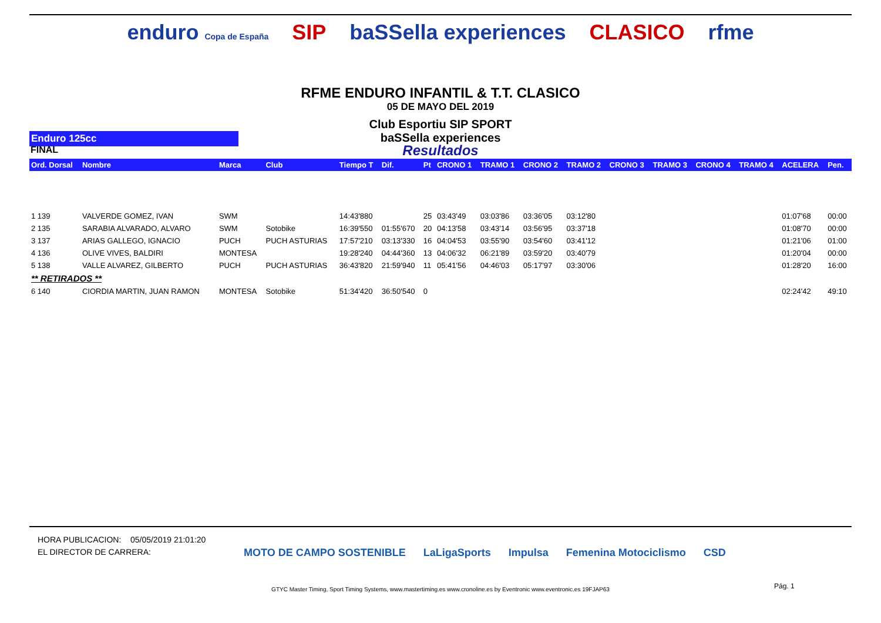enduro Copa de España SIP baSSella experiences CLASICO rfme
RFME ENDURO INFANTIL & T.T. CLASICO
05 DE MAYO DEL 2019
Club Esportiu SIP SPORT
Enduro 125cc
baSSella experiences
FINAL
Resultados
| Ord. Dorsal | Nombre | Marca | Club | Tiempo T | Dif. | Pt | CRONO 1 | TRAMO 1 | CRONO 2 | TRAMO 2 | CRONO 3 | TRAMO 3 | CRONO 4 | TRAMO 4 | ACELERA | Pen. |
| --- | --- | --- | --- | --- | --- | --- | --- | --- | --- | --- | --- | --- | --- | --- | --- | --- |
| 1 139 | VALVERDE GOMEZ, IVAN | SWM | | 14:43'880 | | 25 | 03:43'49 | 03:03'86 | 03:36'05 | 03:12'80 | | | | | 01:07'68 | 00:00 |
| 2 135 | SARABIA ALVARADO, ALVARO | SWM | Sotobike | 16:39'550 | 01:55'670 | 20 | 04:13'58 | 03:43'14 | 03:56'95 | 03:37'18 | | | | | 01:08'70 | 00:00 |
| 3 137 | ARIAS GALLEGO, IGNACIO | PUCH | PUCH ASTURIAS | 17:57'210 | 03:13'330 | 16 | 04:04'53 | 03:55'90 | 03:54'60 | 03:41'12 | | | | | 01:21'06 | 01:00 |
| 4 136 | OLIVE VIVES, BALDIRI | MONTESA | | 19:28'240 | 04:44'360 | 13 | 04:06'32 | 06:21'89 | 03:59'20 | 03:40'79 | | | | | 01:20'04 | 00:00 |
| 5 138 | VALLE ALVAREZ, GILBERTO | PUCH | PUCH ASTURIAS | 36:43'820 | 21:59'940 | 11 | 05:41'56 | 04:46'03 | 05:17'97 | 03:30'06 | | | | | 01:28'20 | 16:00 |
| ** RETIRADOS ** | | | | | | | | | | | | | | | | |
| 6 140 | CIORDIA MARTIN, JUAN RAMON | MONTESA | Sotobike | 51:34'420 | 36:50'540 | 0 | | | | | | | | | 02:24'42 | 49:10 |
HORA PUBLICACION: 05/05/2019 21:01:20
EL DIRECTOR DE CARRERA:
MOTO DE CAMPO SOSTENIBLE LaLigaSports Impulsa Femenina Motociclismo CSD
Pág. 1
GTYC Master Timing, Sport Timing Systems, www.mastertiming.es www.cronoline.es by Eventronic www.eventronic.es 19FJAP63